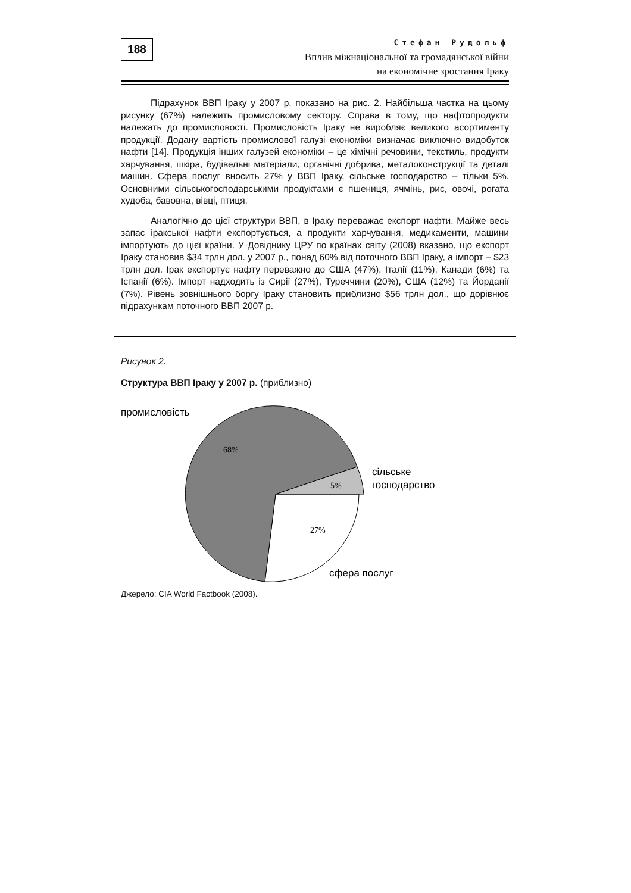188
Стефан Рудольф
Вплив міжнаціональної та громадянської війни
на економічне зростання Іраку
Підрахунок ВВП Іраку у 2007 р. показано на рис. 2. Найбільша частка на цьому рисунку (67%) належить промисловому сектору. Справа в тому, що нафтопродукти належать до промисловості. Промисловість Іраку не виробляє великого асортименту продукції. Додану вартість промислової галузі економіки визначає виключно видобуток нафти [14]. Продукція інших галузей економіки – це хімічні речовини, текстиль, продукти харчування, шкіра, будівельні матеріали, органічні добрива, металоконструкції та деталі машин. Сфера послуг вносить 27% у ВВП Іраку, сільське господарство – тільки 5%. Основними сільськогосподарськими продуктами є пшениця, ячмінь, рис, овочі, рогата худоба, бавовна, вівці, птиця.
Аналогічно до цієї структури ВВП, в Іраку переважає експорт нафти. Майже весь запас іракської нафти експортується, а продукти харчування, медикаменти, машини імпортують до цієї країни. У Довіднику ЦРУ по країнах світу (2008) вказано, що експорт Іраку становив $34 трлн дол. у 2007 р., понад 60% від поточного ВВП Іраку, а імпорт – $23 трлн дол. Ірак експортує нафту переважно до США (47%), Італії (11%), Канади (6%) та Іспанії (6%). Імпорт надходить із Сирії (27%), Туреччини (20%), США (12%) та Йорданії (7%). Рівень зовнішнього боргу Іраку становить приблизно $56 трлн дол., що дорівнює підрахункам поточного ВВП 2007 р.
Рисунок 2.
Структура ВВП Іраку у 2007 р. (приблизно)
промисловість
68%
5%
27%
сільське
господарство
сфера послуг
Джерело: CIA World Factbook (2008).